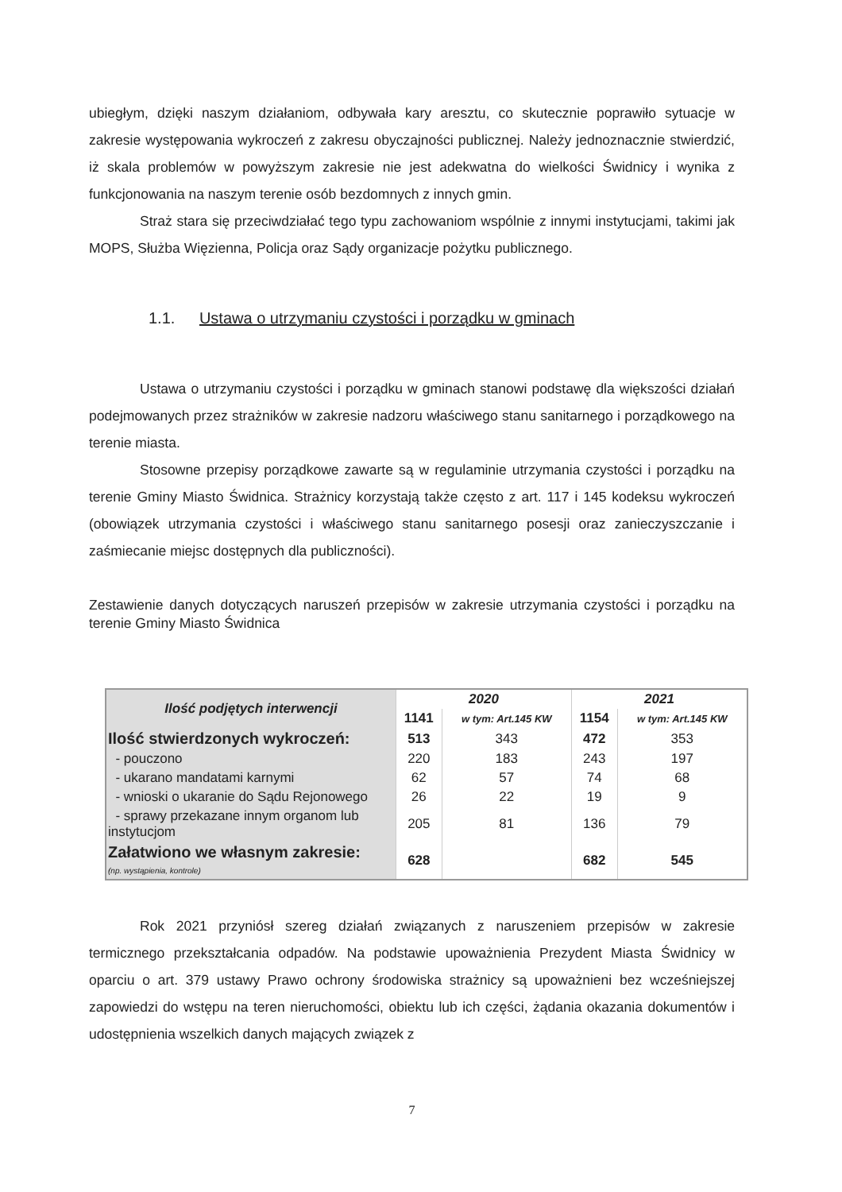ubiegłym, dzięki naszym działaniom, odbywała kary aresztu, co skutecznie poprawiło sytuacje w zakresie występowania wykroczeń z zakresu obyczajności publicznej. Należy jednoznacznie stwierdzić, iż skala problemów w powyższym zakresie nie jest adekwatna do wielkości Świdnicy i wynika z funkcjonowania na naszym terenie osób bezdomnych z innych gmin.
Straż stara się przeciwdziałać tego typu zachowaniom wspólnie z innymi instytucjami, takimi jak MOPS, Służba Więzienna, Policja oraz Sądy organizacje pożytku publicznego.
1.1. Ustawa o utrzymaniu czystości i porządku w gminach
Ustawa o utrzymaniu czystości i porządku w gminach stanowi podstawę dla większości działań podejmowanych przez strażników w zakresie nadzoru właściwego stanu sanitarnego i porządkowego na terenie miasta.
Stosowne przepisy porządkowe zawarte są w regulaminie utrzymania czystości i porządku na terenie Gminy Miasto Świdnica. Strażnicy korzystają także często z art. 117 i 145 kodeksu wykroczeń (obowiązek utrzymania czystości i właściwego stanu sanitarnego posesji oraz zanieczyszczanie i zaśmiecanie miejsc dostępnych dla publiczności).
Zestawienie danych dotyczących naruszeń przepisów w zakresie utrzymania czystości i porządku na terenie Gminy Miasto Świdnica
| Ilość podjętych interwencji | 2020 | | 2021 | |
| --- | --- | --- | --- | --- |
| | 1141 | w tym: Art.145 KW | 1154 | w tym: Art.145 KW |
| Ilość stwierdzonych wykroczeń: | 513 | 343 | 472 | 353 |
| - pouczono | 220 | 183 | 243 | 197 |
| - ukarano mandatami karnymi | 62 | 57 | 74 | 68 |
| - wnioski o ukaranie do Sądu Rejonowego | 26 | 22 | 19 | 9 |
| - sprawy przekazane innym organom lub instytucjom | 205 | 81 | 136 | 79 |
| Załatwiono we własnym zakresie: (np. wystąpienia, kontrole) | 628 | | 682 | 545 |
Rok 2021 przyniósł szereg działań związanych z naruszeniem przepisów w zakresie termicznego przekształcania odpadów. Na podstawie upoważnienia Prezydent Miasta Świdnicy w oparciu o art. 379 ustawy Prawo ochrony środowiska strażnicy są upoważnieni bez wcześniejszej zapowiedzi do wstępu na teren nieruchomości, obiektu lub ich części, żądania okazania dokumentów i udostępnienia wszelkich danych mających związek z
7